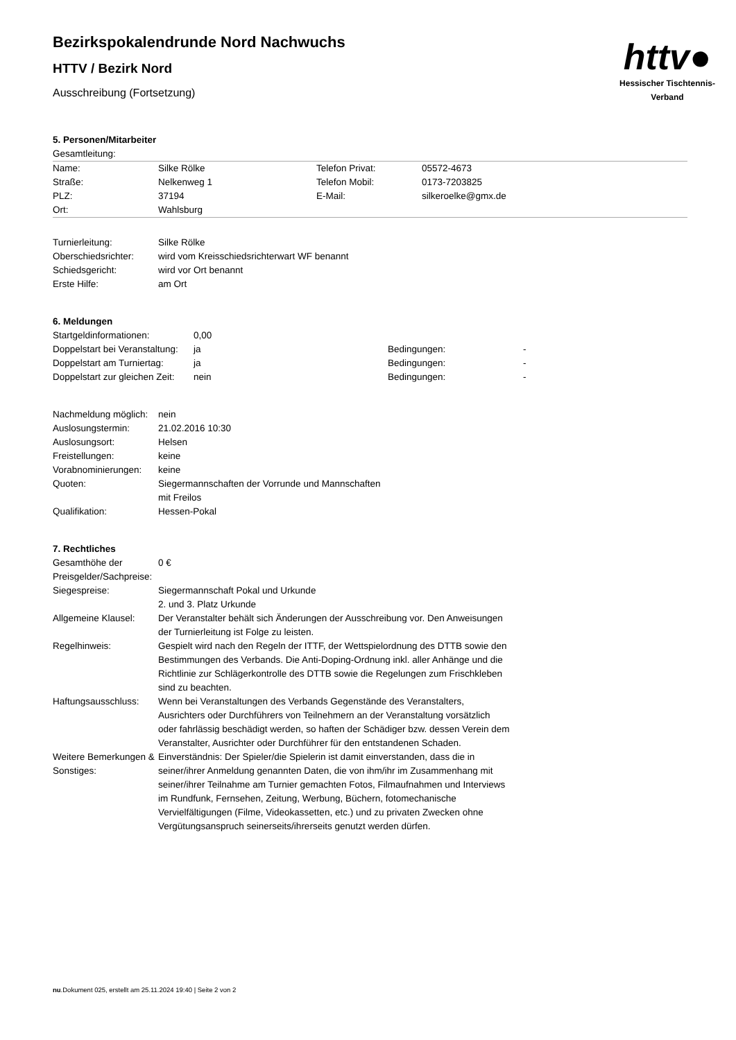httv●
Hessischer Tischtennis-Verband
Bezirkspokalendrunde Nord Nachwuchs
HTTV / Bezirk Nord
Ausschreibung (Fortsetzung)
5. Personen/Mitarbeiter
Gesamtleitung:
| Name: | Silke Rölke | Telefon Privat: | 05572-4673 |
| Straße: | Nelkenweg 1 | Telefon Mobil: | 0173-7203825 |
| PLZ: | 37194 | E-Mail: | silkeroelke@gmx.de |
| Ort: | Wahlsburg | | |
| Turnierleitung: | Silke Rölke |
| Oberschiedsrichter: | wird vom Kreisschiedsrichterwart WF benannt |
| Schiedsgericht: | wird vor Ort benannt |
| Erste Hilfe: | am Ort |
6. Meldungen
| Startgeldinformationen: | 0,00 | | |
| Doppelstart bei Veranstaltung: | ja | Bedingungen: | - |
| Doppelstart am Turniertag: | ja | Bedingungen: | - |
| Doppelstart zur gleichen Zeit: | nein | Bedingungen: | - |
| Nachmeldung möglich: | nein |
| Auslosungstermin: | 21.02.2016 10:30 |
| Auslosungsort: | Helsen |
| Freistellungen: | keine |
| Vorabnominierungen: | keine |
| Quoten: | Siegermannschaften der Vorrunde und Mannschaften mit Freilos |
| Qualifikation: | Hessen-Pokal |
7. Rechtliches
| Gesamthöhe der Preisgelder/Sachpreise: | 0 € |
| Siegespreise: | Siegermannschaft Pokal und Urkunde 2. und 3. Platz Urkunde |
| Allgemeine Klausel: | Der Veranstalter behält sich Änderungen der Ausschreibung vor. Den Anweisungen der Turnierleitung ist Folge zu leisten. |
| Regelhinweis: | Gespielt wird nach den Regeln der ITTF, der Wettspielordnung des DTTB sowie den Bestimmungen des Verbands. Die Anti-Doping-Ordnung inkl. aller Anhänge und die Richtlinie zur Schlägerkontrolle des DTTB sowie die Regelungen zum Frischkleben sind zu beachten. |
| Haftungsausschluss: | Wenn bei Veranstaltungen des Verbands Gegenstände des Veranstalters, Ausrichters oder Durchführers von Teilnehmern an der Veranstaltung vorsätzlich oder fahrlässig beschädigt werden, so haften der Schädiger bzw. dessen Verein dem Veranstalter, Ausrichter oder Durchführer für den entstandenen Schaden. |
| Weitere Bemerkungen & Sonstiges: | Einverständnis: Der Spieler/die Spielerin ist damit einverstanden, dass die in seiner/ihrer Anmeldung genannten Daten, die von ihm/ihr im Zusammenhang mit seiner/ihrer Teilnahme am Turnier gemachten Fotos, Filmaufnahmen und Interviews im Rundfunk, Fernsehen, Zeitung, Werbung, Büchern, fotomechanische Vervielfältigungen (Filme, Videokassetten, etc.) und zu privaten Zwecken ohne Vergütungsanspruch seinerseits/ihrerseits genutzt werden dürfen. |
nu.Dokument 025, erstellt am 25.11.2024 19:40 | Seite 2 von 2